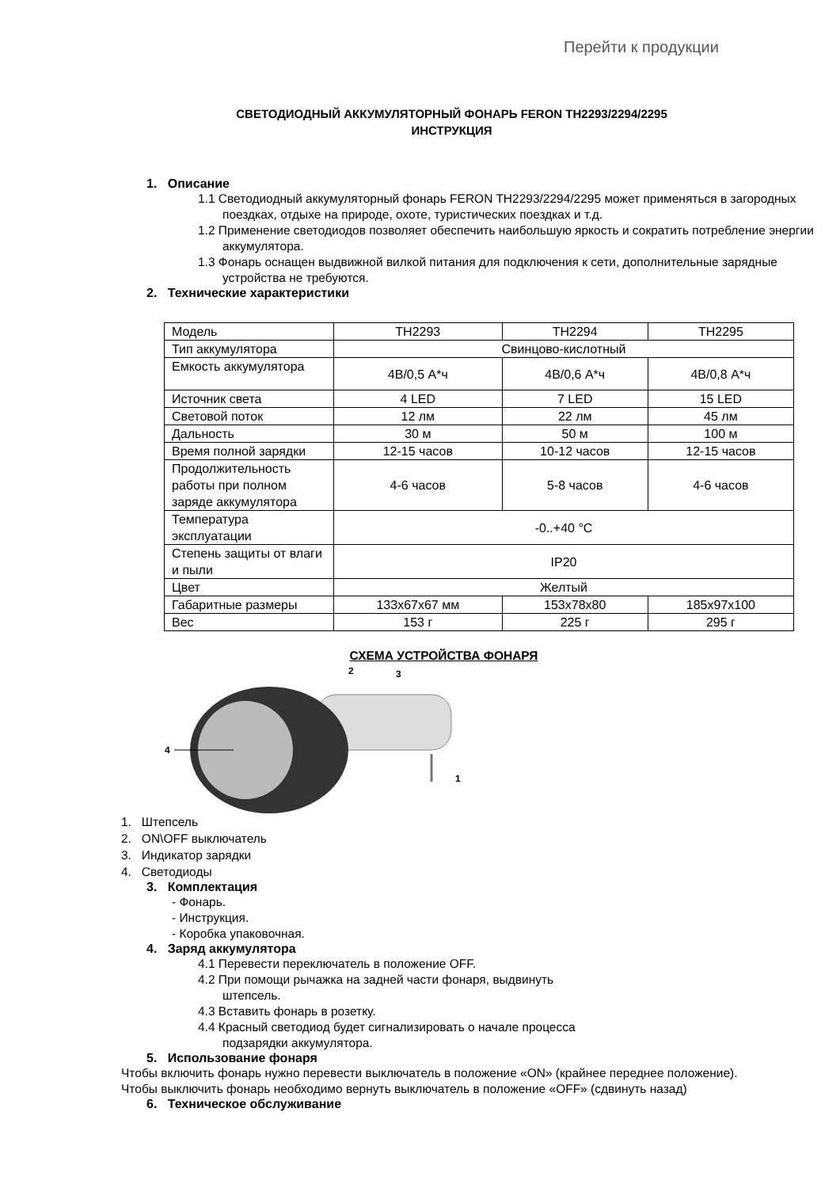Перейти к продукции
СВЕТОДИОДНЫЙ АККУМУЛЯТОРНЫЙ ФОНАРЬ FERON TH2293/2294/2295
ИНСТРУКЦИЯ
1. Описание
1.1 Светодиодный аккумуляторный фонарь FERON TH2293/2294/2295 может применяться в загородных поездках, отдыхе на природе, охоте, туристических поездках и т.д.
1.2 Применение светодиодов позволяет обеспечить наибольшую яркость и сократить потребление энергии аккумулятора.
1.3 Фонарь оснащен выдвижной вилкой питания для подключения к сети, дополнительные зарядные устройства не требуются.
2. Технические характеристики
| Модель | TH2293 | TH2294 | TH2295 |
| Тип аккумулятора | Свинцово-кислотный | | |
| Емкость аккумулятора | 4В/0,5 А*ч | 4В/0,6 А*ч | 4В/0,8 А*ч |
| Источник света | 4 LED | 7 LED | 15 LED |
| Световой поток | 12 лм | 22 лм | 45 лм |
| Дальность | 30 м | 50 м | 100 м |
| Время полной зарядки | 12-15 часов | 10-12 часов | 12-15 часов |
| Продолжительность работы при полном заряде аккумулятора | 4-6 часов | 5-8 часов | 4-6 часов |
| Температура эксплуатации | -0..+40 °C | | |
| Степень защиты от влаги и пыли | IP20 | | |
| Цвет | Желтый | | |
| Габаритные размеры | 133x67x67 мм | 153x78x80 | 185x97x100 |
| Вес | 153 г | 225 г | 295 г |
СХЕМА УСТРОЙСТВА ФОНАРЯ
2
3
4
1
1. Штепсель
2. ON\OFF выключатель
3. Индикатор зарядки
4. Светодиоды
3. Комплектация
- Фонарь.
- Инструкция.
- Коробка упаковочная.
4. Заряд аккумулятора
4.1 Перевести переключатель в положение OFF.
4.2 При помощи рычажка на задней части фонаря, выдвинуть штепсель.
4.3 Вставить фонарь в розетку.
4.4 Красный светодиод будет сигнализировать о начале процесса подзарядки аккумулятора.
5. Использование фонаря
Чтобы включить фонарь нужно перевести выключатель в положение «ON» (крайнее переднее положение). Чтобы выключить фонарь необходимо вернуть выключатель в положение «OFF» (сдвинуть назад)
6. Техническое обслуживание